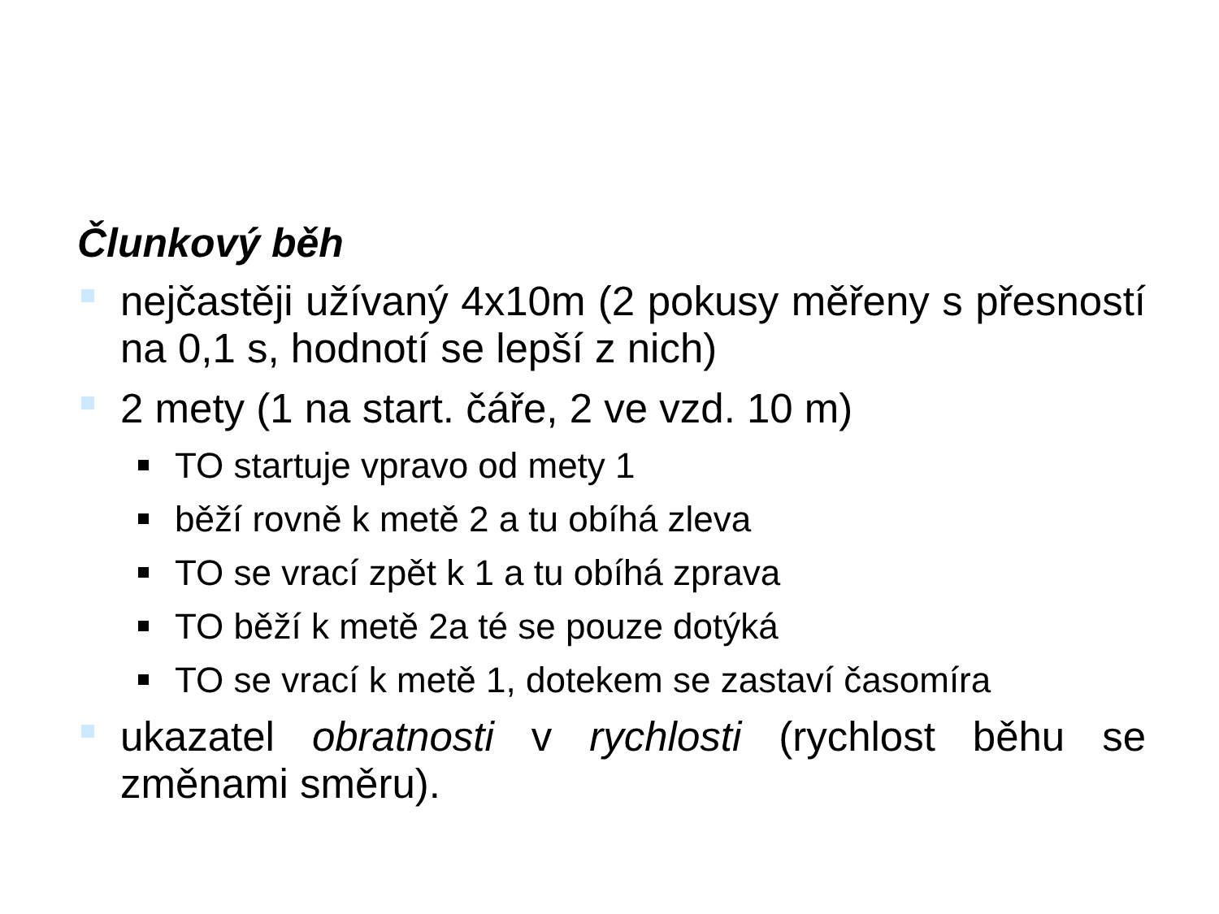Člunkový běh
nejčastěji užívaný 4x10m (2 pokusy měřeny s přesností na 0,1 s, hodnotí se lepší z nich)
2 mety (1 na start. čáře, 2 ve vzd. 10 m)
TO startuje vpravo od mety 1
běží rovně k metě 2 a tu obíhá zleva
TO se vrací zpět k 1 a tu obíhá zprava
TO běží k metě 2a té se pouze dotýká
TO se vrací k metě 1, dotekem se zastaví časomíra
ukazatel obratnosti v rychlosti (rychlost běhu se změnami směru).